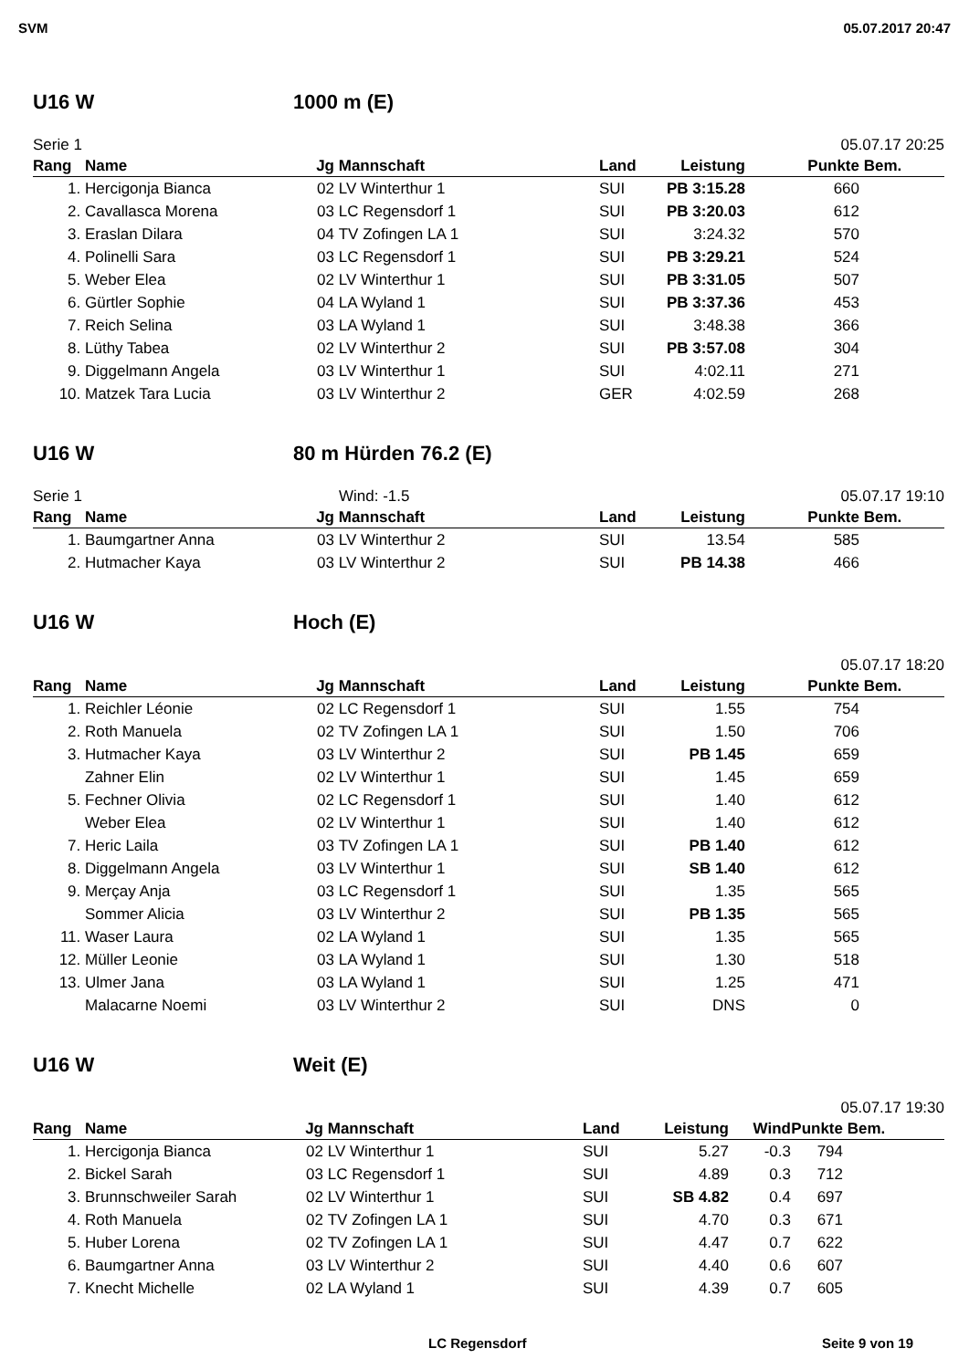SVM 05.07.2017 20:47
U16 W 1000 m (E)
Serie 1 05.07.17 20:25
| Rang | Name | Jg | Mannschaft | Land | Leistung | Punkte | Bem. |
| --- | --- | --- | --- | --- | --- | --- | --- |
| 1. | Hercigonja Bianca | 02 | LV Winterthur 1 | SUI | PB 3:15.28 | 660 | |
| 2. | Cavallasca Morena | 03 | LC Regensdorf 1 | SUI | PB 3:20.03 | 612 | |
| 3. | Eraslan Dilara | 04 | TV Zofingen LA 1 | SUI | 3:24.32 | 570 | |
| 4. | Polinelli Sara | 03 | LC Regensdorf 1 | SUI | PB 3:29.21 | 524 | |
| 5. | Weber Elea | 02 | LV Winterthur 1 | SUI | PB 3:31.05 | 507 | |
| 6. | Gürtler Sophie | 04 | LA Wyland 1 | SUI | PB 3:37.36 | 453 | |
| 7. | Reich Selina | 03 | LA Wyland 1 | SUI | 3:48.38 | 366 | |
| 8. | Lüthy Tabea | 02 | LV Winterthur 2 | SUI | PB 3:57.08 | 304 | |
| 9. | Diggelmann Angela | 03 | LV Winterthur 1 | SUI | 4:02.11 | 271 | |
| 10. | Matzek Tara Lucia | 03 | LV Winterthur 2 | GER | 4:02.59 | 268 | |
U16 W 80 m Hürden 76.2 (E)
Serie 1 Wind: -1.5 05.07.17 19:10
| Rang | Name | Jg | Mannschaft | Land | Leistung | Punkte | Bem. |
| --- | --- | --- | --- | --- | --- | --- | --- |
| 1. | Baumgartner Anna | 03 | LV Winterthur 2 | SUI | 13.54 | 585 | |
| 2. | Hutmacher Kaya | 03 | LV Winterthur 2 | SUI | PB 14.38 | 466 | |
U16 W Hoch (E)
05.07.17 18:20
| Rang | Name | Jg | Mannschaft | Land | Leistung | Punkte | Bem. |
| --- | --- | --- | --- | --- | --- | --- | --- |
| 1. | Reichler Léonie | 02 | LC Regensdorf 1 | SUI | 1.55 | 754 | |
| 2. | Roth Manuela | 02 | TV Zofingen LA 1 | SUI | 1.50 | 706 | |
| 3. | Hutmacher Kaya | 03 | LV Winterthur 2 | SUI | PB 1.45 | 659 | |
| | Zahner Elin | 02 | LV Winterthur 1 | SUI | 1.45 | 659 | |
| 5. | Fechner Olivia | 02 | LC Regensdorf 1 | SUI | 1.40 | 612 | |
| | Weber Elea | 02 | LV Winterthur 1 | SUI | 1.40 | 612 | |
| 7. | Heric Laila | 03 | TV Zofingen LA 1 | SUI | PB 1.40 | 612 | |
| 8. | Diggelmann Angela | 03 | LV Winterthur 1 | SUI | SB 1.40 | 612 | |
| 9. | Merçay Anja | 03 | LC Regensdorf 1 | SUI | 1.35 | 565 | |
| | Sommer Alicia | 03 | LV Winterthur 2 | SUI | PB 1.35 | 565 | |
| 11. | Waser Laura | 02 | LA Wyland 1 | SUI | 1.35 | 565 | |
| 12. | Müller Leonie | 03 | LA Wyland 1 | SUI | 1.30 | 518 | |
| 13. | Ulmer Jana | 03 | LA Wyland 1 | SUI | 1.25 | 471 | |
| | Malacarne Noemi | 03 | LV Winterthur 2 | SUI | DNS | 0 | |
U16 W Weit (E)
05.07.17 19:30
| Rang | Name | Jg | Mannschaft | Land | Leistung | Wind | Punkte | Bem. |
| --- | --- | --- | --- | --- | --- | --- | --- | --- |
| 1. | Hercigonja Bianca | 02 | LV Winterthur 1 | SUI | 5.27 | -0.3 | 794 | |
| 2. | Bickel Sarah | 03 | LC Regensdorf 1 | SUI | 4.89 | 0.3 | 712 | |
| 3. | Brunnschweiler Sarah | 02 | LV Winterthur 1 | SUI | SB 4.82 | 0.4 | 697 | |
| 4. | Roth Manuela | 02 | TV Zofingen LA 1 | SUI | 4.70 | 0.3 | 671 | |
| 5. | Huber Lorena | 02 | TV Zofingen LA 1 | SUI | 4.47 | 0.7 | 622 | |
| 6. | Baumgartner Anna | 03 | LV Winterthur 2 | SUI | 4.40 | 0.6 | 607 | |
| 7. | Knecht Michelle | 02 | LA Wyland 1 | SUI | 4.39 | 0.7 | 605 | |
LC Regensdorf Seite 9 von 19